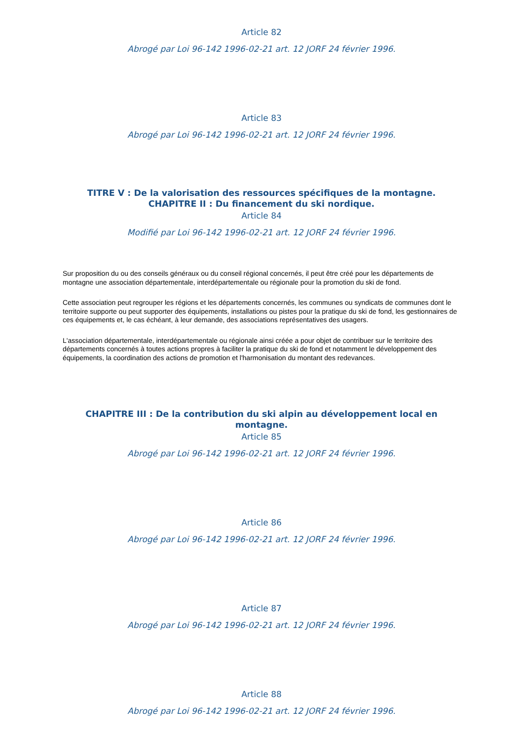Article 82
Abrogé par Loi 96-142 1996-02-21 art. 12 JORF 24 février 1996.
Article 83
Abrogé par Loi 96-142 1996-02-21 art. 12 JORF 24 février 1996.
TITRE V : De la valorisation des ressources spécifiques de la montagne.
CHAPITRE II : Du financement du ski nordique.
Article 84
Modifié par Loi 96-142 1996-02-21 art. 12 JORF 24 février 1996.
Sur proposition du ou des conseils généraux ou du conseil régional concernés, il peut être créé pour les départements de montagne une association départementale, interdépartementale ou régionale pour la promotion du ski de fond.
Cette association peut regrouper les régions et les départements concernés, les communes ou syndicats de communes dont le territoire supporte ou peut supporter des équipements, installations ou pistes pour la pratique du ski de fond, les gestionnaires de ces équipements et, le cas échéant, à leur demande, des associations représentatives des usagers.
L'association départementale, interdépartementale ou régionale ainsi créée a pour objet de contribuer sur le territoire des départements concernés à toutes actions propres à faciliter la pratique du ski de fond et notamment le développement des équipements, la coordination des actions de promotion et l'harmonisation du montant des redevances.
CHAPITRE III : De la contribution du ski alpin au développement local en montagne.
Article 85
Abrogé par Loi 96-142 1996-02-21 art. 12 JORF 24 février 1996.
Article 86
Abrogé par Loi 96-142 1996-02-21 art. 12 JORF 24 février 1996.
Article 87
Abrogé par Loi 96-142 1996-02-21 art. 12 JORF 24 février 1996.
Article 88
Abrogé par Loi 96-142 1996-02-21 art. 12 JORF 24 février 1996.